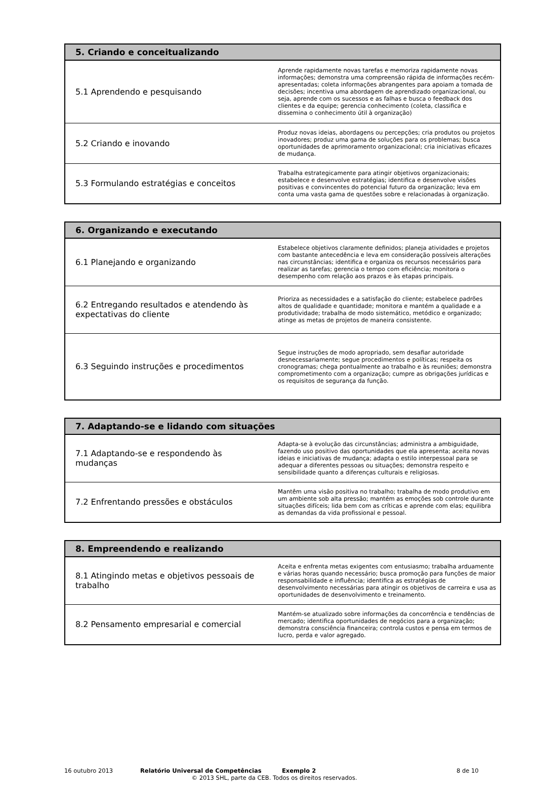| 5. Criando e conceitualizando | |
| --- | --- |
| 5.1 Aprendendo e pesquisando | Aprende rapidamente novas tarefas e memoriza rapidamente novas informações; demonstra uma compreensão rápida de informações recém-apresentadas; coleta informações abrangentes para apoiam a tomada de decisões; incentiva uma abordagem de aprendizado organizacional, ou seja, aprende com os sucessos e as falhas e busca o feedback dos clientes e da equipe; gerencia conhecimento (coleta, classifica e dissemina o conhecimento útil à organização) |
| 5.2 Criando e inovando | Produz novas ideias, abordagens ou percepções; cria produtos ou projetos inovadores; produz uma gama de soluções para os problemas; busca oportunidades de aprimoramento organizacional; cria iniciativas eficazes de mudança. |
| 5.3 Formulando estratégias e conceitos | Trabalha estrategicamente para atingir objetivos organizacionais; estabelece e desenvolve estratégias; identifica e desenvolve visões positivas e convincentes do potencial futuro da organização; leva em conta uma vasta gama de questões sobre e relacionadas à organização. |
| 6. Organizando e executando | |
| --- | --- |
| 6.1 Planejando e organizando | Estabelece objetivos claramente definidos; planeja atividades e projetos com bastante antecedência e leva em consideração possíveis alterações nas circunstâncias; identifica e organiza os recursos necessários para realizar as tarefas; gerencia o tempo com eficiência; monitora o desempenho com relação aos prazos e às etapas principais. |
| 6.2 Entregando resultados e atendendo às expectativas do cliente | Prioriza as necessidades e a satisfação do cliente; estabelece padrões altos de qualidade e quantidade; monitora e mantém a qualidade e a produtividade; trabalha de modo sistemático, metódico e organizado; atinge as metas de projetos de maneira consistente. |
| 6.3 Seguindo instruções e procedimentos | Segue instruções de modo apropriado, sem desafiar autoridade desnecessariamente; segue procedimentos e políticas; respeita os cronogramas; chega pontualmente ao trabalho e às reuniões; demonstra comprometimento com a organização; cumpre as obrigações jurídicas e os requisitos de segurança da função. |
| 7. Adaptando-se e lidando com situações | |
| --- | --- |
| 7.1 Adaptando-se e respondendo às mudanças | Adapta-se à evolução das circunstâncias; administra a ambiguidade, fazendo uso positivo das oportunidades que ela apresenta; aceita novas ideias e iniciativas de mudança; adapta o estilo interpessoal para se adequar a diferentes pessoas ou situações; demonstra respeito e sensibilidade quanto a diferenças culturais e religiosas. |
| 7.2 Enfrentando pressões e obstáculos | Mantêm uma visão positiva no trabalho; trabalha de modo produtivo em um ambiente sob alta pressão; mantém as emoções sob controle durante situações difíceis; lida bem com as críticas e aprende com elas; equilibra as demandas da vida profissional e pessoal. |
| 8. Empreendendo e realizando | |
| --- | --- |
| 8.1 Atingindo metas e objetivos pessoais de trabalho | Aceita e enfrenta metas exigentes com entusiasmo; trabalha arduamente e várias horas quando necessário; busca promoção para funções de maior responsabilidade e influência; identifica as estratégias de desenvolvimento necessárias para atingir os objetivos de carreira e usa as oportunidades de desenvolvimento e treinamento. |
| 8.2 Pensamento empresarial e comercial | Mantém-se atualizado sobre informações da concorrência e tendências de mercado; identifica oportunidades de negócios para a organização; demonstra consciência financeira; controla custos e pensa em termos de lucro, perda e valor agregado. |
16 outubro 2013 Relatório Universal de Competências Exemplo 2 8 de 10
© 2013 SHL, parte da CEB. Todos os direitos reservados.